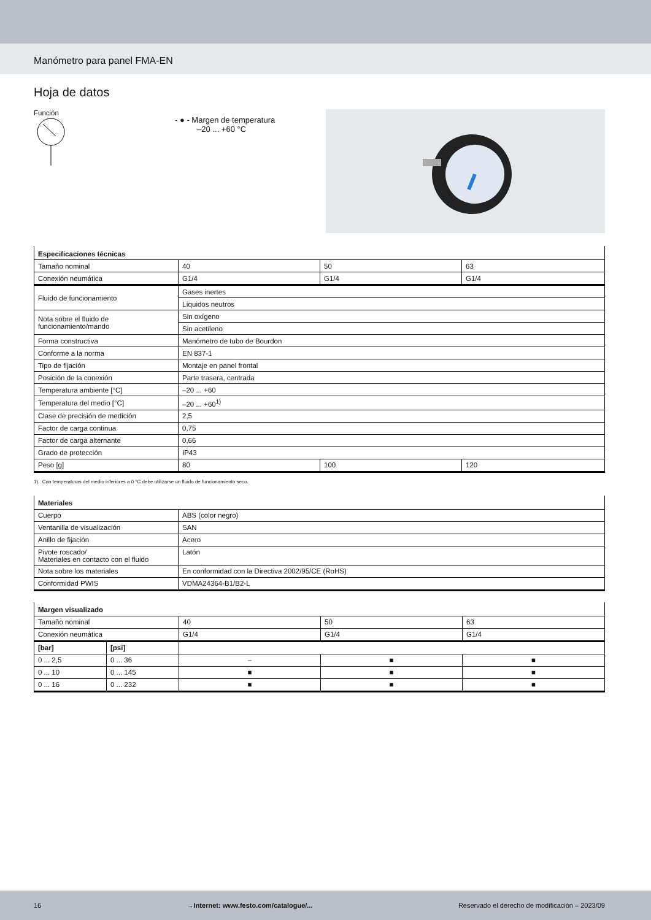Manómetro para panel FMA-EN
Hoja de datos
Función
- ● - Margen de temperatura
–20 ... +60 °C
| Especificaciones técnicas | | | |
| Tamaño nominal | 40 | 50 | 63 |
| Conexión neumática | G1/4 | G1/4 | G1/4 |
| Fluido de funcionamiento | Gases inertes | | |
| | Líquidos neutros | | |
| Nota sobre el fluido de funcionamiento/mando | Sin oxígeno | | |
| | Sin acetileno | | |
| Forma constructiva | Manómetro de tubo de Bourdon | | |
| Conforme a la norma | EN 837-1 | | |
| Tipo de fijación | Montaje en panel frontal | | |
| Posición de la conexión | Parte trasera, centrada | | |
| Temperatura ambiente [°C] | –20 ... +60 | | |
| Temperatura del medio [°C] | –20 ... +60<sup>1)</sup> | | |
| Clase de precisión de medición | 2,5 | | |
| Factor de carga continua | 0,75 | | |
| Factor de carga alternante | 0,66 | | |
| Grado de protección | IP43 | | |
| Peso [g] | 80 | 100 | 120 |
1) Con temperaturas del medio inferiores a 0 °C debe utilizarse un fluido de funcionamiento seco.
| Materiales | |
| Cuerpo | ABS (color negro) |
| Ventanilla de visualización | SAN |
| Anillo de fijación | Acero |
| Pivote roscado/ Materiales en contacto con el fluido | Latón |
| Nota sobre los materiales | En conformidad con la Directiva 2002/95/CE (RoHS) |
| Conformidad PWIS | VDMA24364-B1/B2-L |
| Margen visualizado | | | | |
| Tamaño nominal | | 40 | 50 | 63 |
| Conexión neumática | | G1/4 | G1/4 | G1/4 |
| [bar] | [psi] | | | |
| 0 ... 2,5 | 0 ... 36 | – | ■ | ■ |
| 0 ... 10 | 0 ... 145 | ■ | ■ | ■ |
| 0 ... 16 | 0 ... 232 | ■ | ■ | ■ |
16 →Internet: www.festo.com/catalogue/... Reservado el derecho de modificación – 2023/09